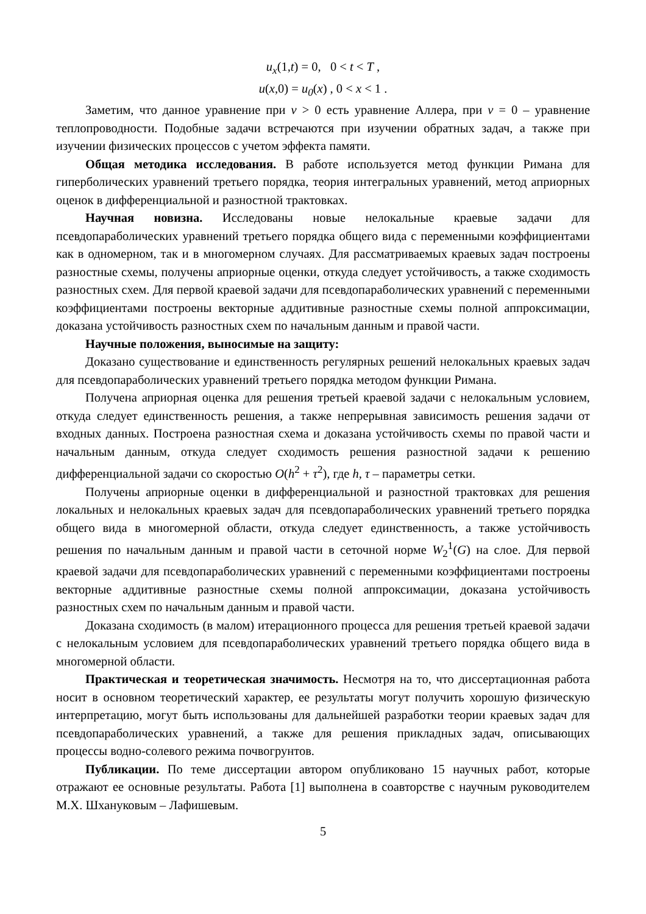u<sub>x</sub>(1, t) = 0, 0 < t < T ,
u(x,0) = u<sub>0</sub>(x) , 0 < x < 1 .
Заметим, что данное уравнение при ν > 0 есть уравнение Аллера, при ν = 0 – уравнение теплопроводности. Подобные задачи встречаются при изучении обратных задач, а также при изучении физических процессов с учетом эффекта памяти.
Общая методика исследования. В работе используется метод функции Римана для гиперболических уравнений третьего порядка, теория интегральных уравнений, метод априорных оценок в дифференциальной и разностной трактовках.
Научная новизна. Исследованы новые нелокальные краевые задачи для псевдопараболических уравнений третьего порядка общего вида с переменными коэффициентами как в одномерном, так и в многомерном случаях. Для рассматриваемых краевых задач построены разностные схемы, получены априорные оценки, откуда следует устойчивость, а также сходимость разностных схем. Для первой краевой задачи для псевдопараболических уравнений с переменными коэффициентами построены векторные аддитивные разностные схемы полной аппроксимации, доказана устойчивость разностных схем по начальным данным и правой части.
Научные положения, выносимые на защиту:
Доказано существование и единственность регулярных решений нелокальных краевых задач для псевдопараболических уравнений третьего порядка методом функции Римана.
Получена априорная оценка для решения третьей краевой задачи с нелокальным условием, откуда следует единственность решения, а также непрерывная зависимость решения задачи от входных данных. Построена разностная схема и доказана устойчивость схемы по правой части и начальным данным, откуда следует сходимость решения разностной задачи к решению дифференциальной задачи со скоростью O(h<sup>2</sup> + τ<sup>2</sup>), где h, τ – параметры сетки.
Получены априорные оценки в дифференциальной и разностной трактовках для решения локальных и нелокальных краевых задач для псевдопараболических уравнений третьего порядка общего вида в многомерной области, откуда следует единственность, а также устойчивость решения по начальным данным и правой части в сеточной норме W<sub>2</sub><sup>1</sup>(G) на слое. Для первой краевой задачи для псевдопараболических уравнений с переменными коэффициентами построены векторные аддитивные разностные схемы полной аппроксимации, доказана устойчивость разностных схем по начальным данным и правой части.
Доказана сходимость (в малом) итерационного процесса для решения третьей краевой задачи с нелокальным условием для псевдопараболических уравнений третьего порядка общего вида в многомерной области.
Практическая и теоретическая значимость. Несмотря на то, что диссертационная работа носит в основном теоретический характер, ее результаты могут получить хорошую физическую интерпретацию, могут быть использованы для дальнейшей разработки теории краевых задач для псевдопараболических уравнений, а также для решения прикладных задач, описывающих процессы водно-солевого режима почвогрунтов.
Публикации. По теме диссертации автором опубликовано 15 научных работ, которые отражают ее основные результаты. Работа [1] выполнена в соавторстве с научным руководителем М.Х. Шхануковым – Лафишевым.
5